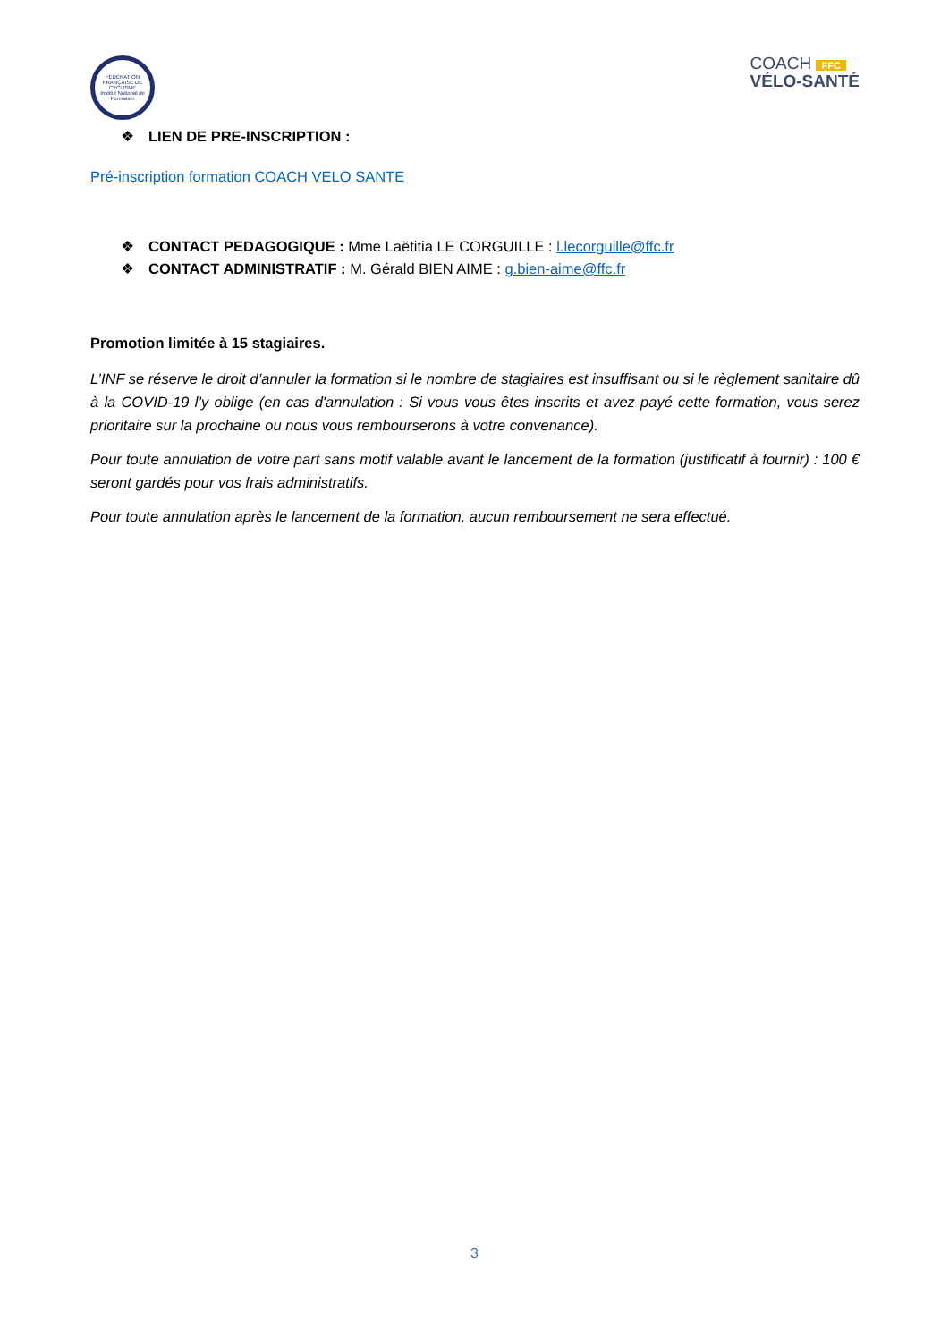FÉDÉRATION FRANÇAISE DE CYCLISME
Institut National de Formation
COACH FFC
VÉLO-SANTÉ
❖ LIEN DE PRE-INSCRIPTION :
Pré-inscription formation COACH VELO SANTE
❖ CONTACT PEDAGOGIQUE : Mme Laëtitia LE CORGUILLE : l.lecorguille@ffc.fr
❖ CONTACT ADMINISTRATIF : M. Gérald BIEN AIME : g.bien-aime@ffc.fr
Promotion limitée à 15 stagiaires.
L’INF se réserve le droit d’annuler la formation si le nombre de stagiaires est insuffisant ou si le règlement sanitaire dû à la COVID-19 l’y oblige (en cas d'annulation : Si vous vous êtes inscrits et avez payé cette formation, vous serez prioritaire sur la prochaine ou nous vous rembourserons à votre convenance).
Pour toute annulation de votre part sans motif valable avant le lancement de la formation (justificatif à fournir) : 100 € seront gardés pour vos frais administratifs.
Pour toute annulation après le lancement de la formation, aucun remboursement ne sera effectué.
3